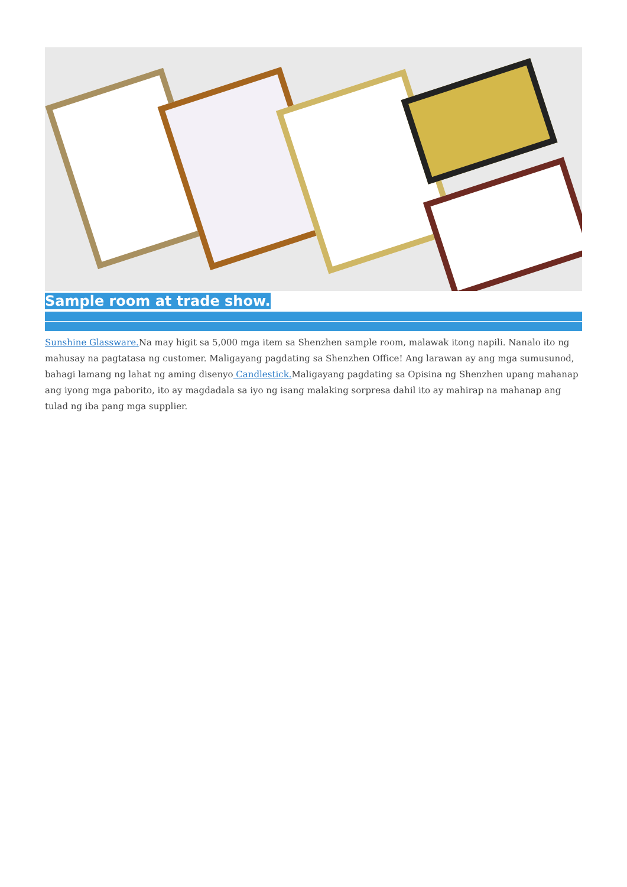Sample room at trade show.
Sunshine Glassware. Na may higit sa 5,000 mga item sa Shenzhen sample room, malawak itong napili. Nanalo ito ng mahusay na pagtatasa ng customer. Maligayang pagdating sa Shenzhen Office! Ang larawan ay ang mga sumusunod, bahagi lamang ng lahat ng aming disenyo Candlestick. Maligayang pagdating sa Opisina ng Shenzhen upang mahanap ang iyong mga paborito, ito ay magdadala sa iyo ng isang malaking sorpresa dahil ito ay mahirap na mahanap ang tulad ng iba pang mga supplier.